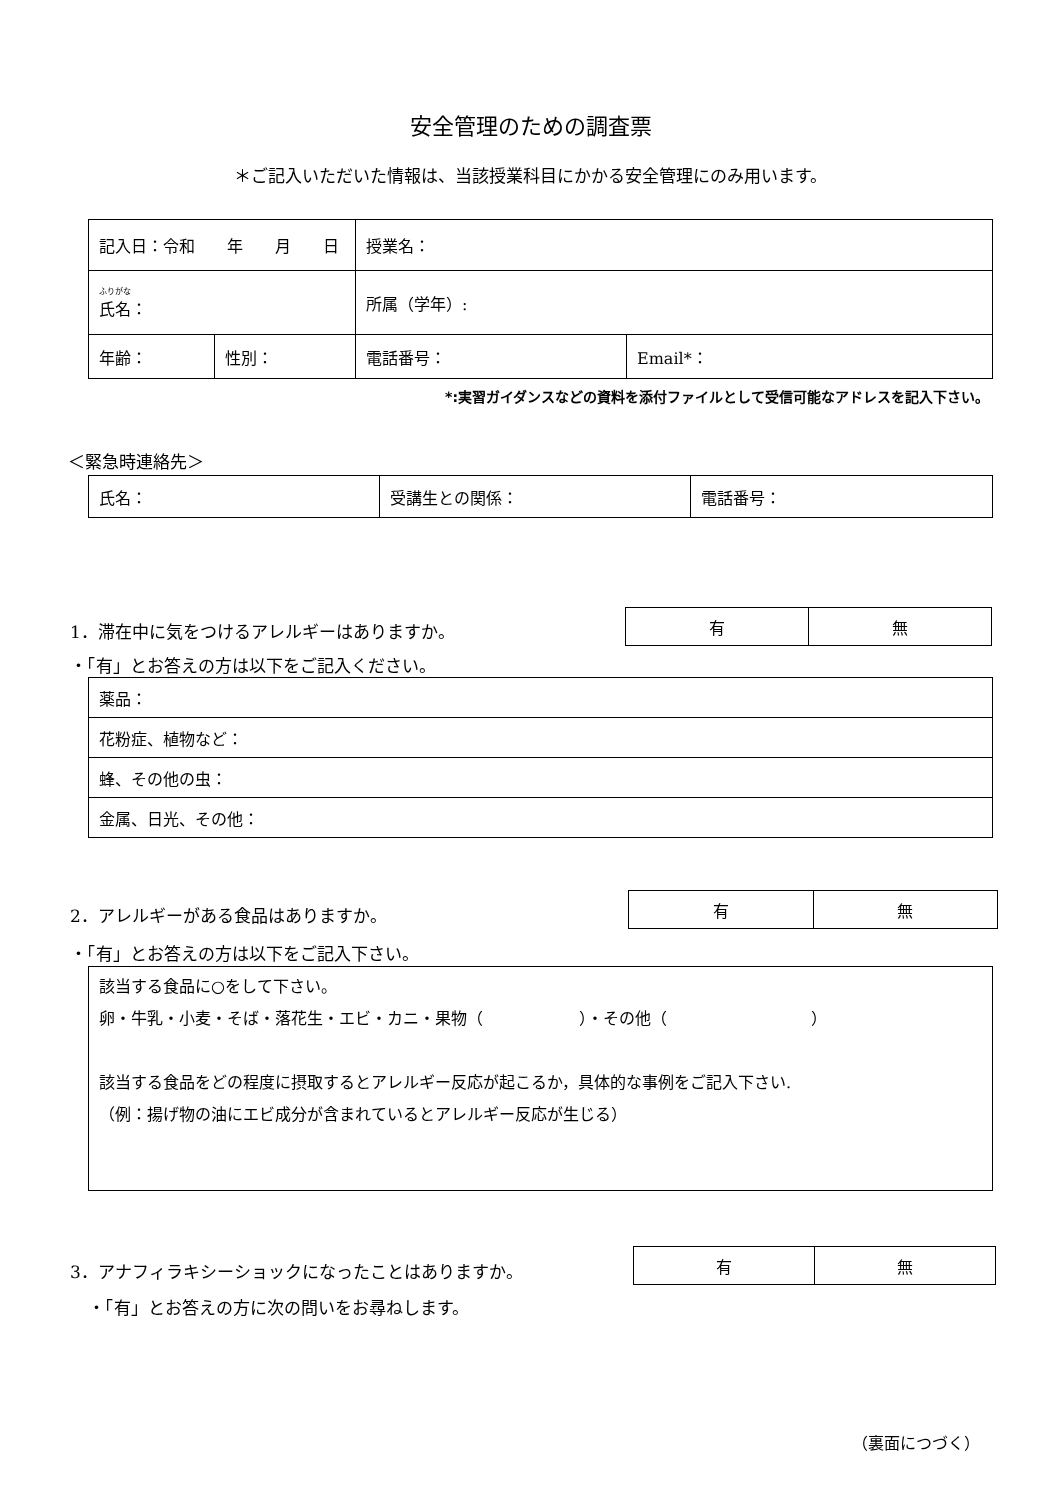安全管理のための調査票
＊ご記入いただいた情報は、当該授業科目にかかる安全管理にのみ用います。
| 記入日：令和 年 月 日 | | 授業名： | |
| ふりがな 氏名： | | 所属（学年）: | |
| 年齢： | 性別： | 電話番号： | Email*： |
*:実習ガイダンスなどの資料を添付ファイルとして受信可能なアドレスを記入下さい。
＜緊急時連絡先＞
| 氏名： | 受講生との関係： | 電話番号： |
1．滞在中に気をつけるアレルギーはありますか。
| 有 | 無 |
・「有」とお答えの方は以下をご記入ください。
| 薬品： |
| 花粉症、植物など： |
| 蜂、その他の虫： |
| 金属、日光、その他： |
2．アレルギーがある食品はありますか。
| 有 | 無 |
・「有」とお答えの方は以下をご記入下さい。
| 該当する食品に○をして下さい。 卵・牛乳・小麦・そば・落花生・エビ・カニ・果物（ ）・その他（ ） 該当する食品をどの程度に摂取するとアレルギー反応が起こるか，具体的な事例をご記入下さい. （例：揚げ物の油にエビ成分が含まれているとアレルギー反応が生じる） |
3．アナフィラキシーショックになったことはありますか。
| 有 | 無 |
・「有」とお答えの方に次の問いをお尋ねします。
（裏面につづく）